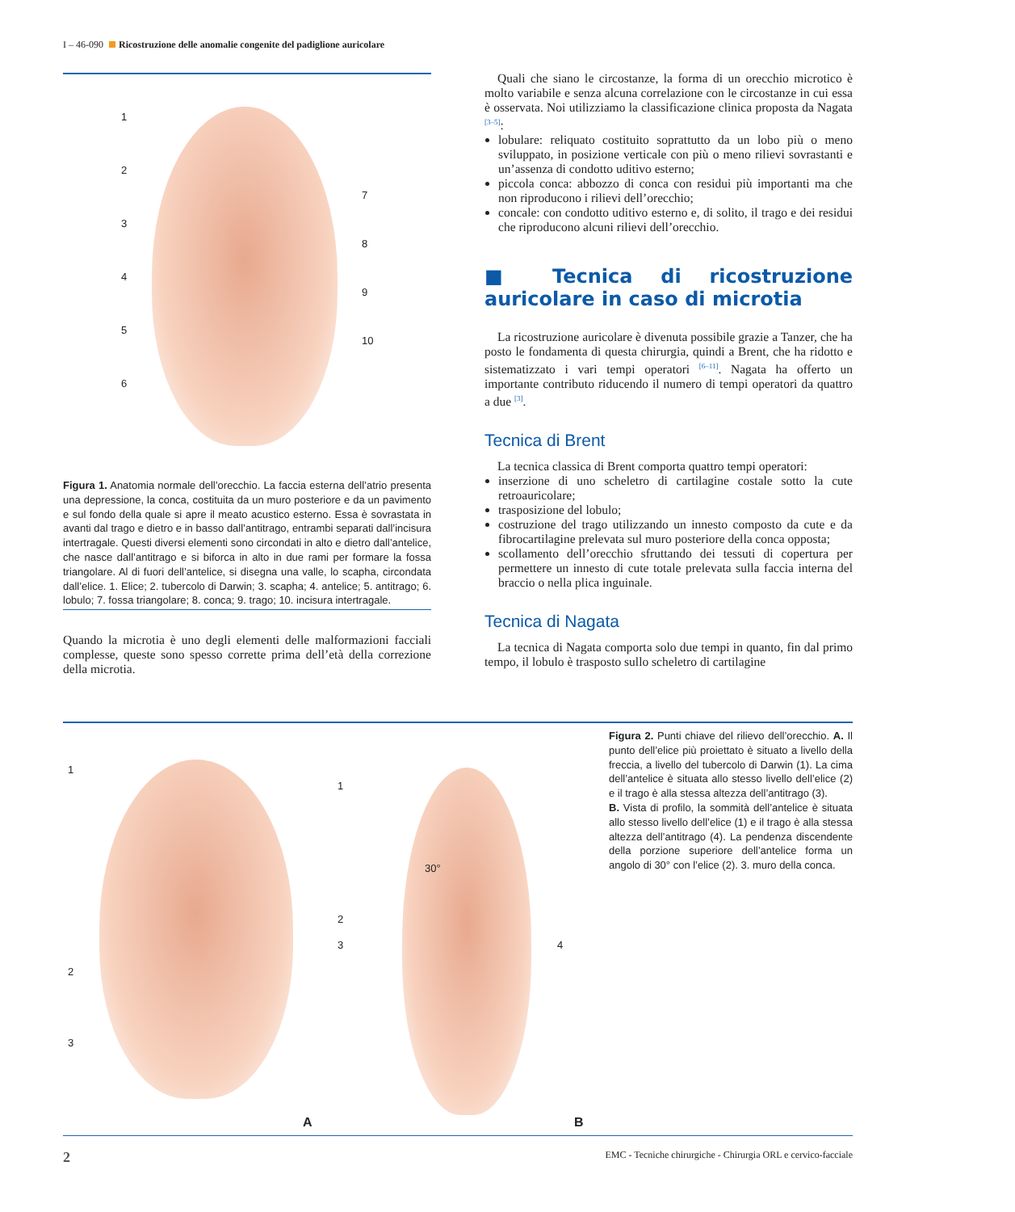I – 46-090 Ricostruzione delle anomalie congenite del padiglione auricolare
1
2
3
4
5
6
7
8
9
10
Figura 1. Anatomia normale dell’orecchio. La faccia esterna dell’atrio presenta una depressione, la conca, costituita da un muro posteriore e da un pavimento e sul fondo della quale si apre il meato acustico esterno. Essa è sovrastata in avanti dal trago e dietro e in basso dall’antitrago, entrambi separati dall’incisura intertragale. Questi diversi elementi sono circondati in alto e dietro dall’antelice, che nasce dall’antitrago e si biforca in alto in due rami per formare la fossa triangolare. Al di fuori dell’antelice, si disegna una valle, lo scapha, circondata dall’elice. 1. Elice; 2. tubercolo di Darwin; 3. scapha; 4. antelice; 5. antitrago; 6. lobulo; 7. fossa triangolare; 8. conca; 9. trago; 10. incisura intertragale.
Quando la microtia è uno degli elementi delle malformazioni facciali complesse, queste sono spesso corrette prima dell’età della correzione della microtia.
Quali che siano le circostanze, la forma di un orecchio microtico è molto variabile e senza alcuna correlazione con le circostanze in cui essa è osservata. Noi utilizziamo la classificazione clinica proposta da Nagata <sup>[3–5]</sup>:
lobulare: reliquato costituito soprattutto da un lobo più o meno sviluppato, in posizione verticale con più o meno rilievi sovrastanti e un’assenza di condotto uditivo esterno;
piccola conca: abbozzo di conca con residui più importanti ma che non riproducono i rilievi dell’orecchio;
concale: con condotto uditivo esterno e, di solito, il trago e dei residui che riproducono alcuni rilievi dell’orecchio.
■ Tecnica di ricostruzione auricolare in caso di microtia
La ricostruzione auricolare è divenuta possibile grazie a Tanzer, che ha posto le fondamenta di questa chirurgia, quindi a Brent, che ha ridotto e sistematizzato i vari tempi operatori <sup>[6–11]</sup>. Nagata ha offerto un importante contributo riducendo il numero di tempi operatori da quattro a due <sup>[3]</sup>.
Tecnica di Brent
La tecnica classica di Brent comporta quattro tempi operatori:
inserzione di uno scheletro di cartilagine costale sotto la cute retroauricolare;
trasposizione del lobulo;
costruzione del trago utilizzando un innesto composto da cute e da fibrocartilagine prelevata sul muro posteriore della conca opposta;
scollamento dell’orecchio sfruttando dei tessuti di copertura per permettere un innesto di cute totale prelevata sulla faccia interna del braccio o nella plica inguinale.
Tecnica di Nagata
La tecnica di Nagata comporta solo due tempi in quanto, fin dal primo tempo, il lobulo è trasposto sullo scheletro di cartilagine
1
2
3
1
2
3 4
30°
A B
Figura 2. Punti chiave del rilievo dell’orecchio. A. Il punto dell’elice più proiettato è situato a livello della freccia, a livello del tubercolo di Darwin (1). La cima dell’antelice è situata allo stesso livello dell’elice (2) e il trago è alla stessa altezza dell’antitrago (3).
B. Vista di profilo, la sommità dell’antelice è situata allo stesso livello dell’elice (1) e il trago è alla stessa altezza dell’antitrago (4). La pendenza discendente della porzione superiore dell’antelice forma un angolo di 30° con l’elice (2). 3. muro della conca.
2 EMC - Tecniche chirurgiche - Chirurgia ORL e cervico-facciale